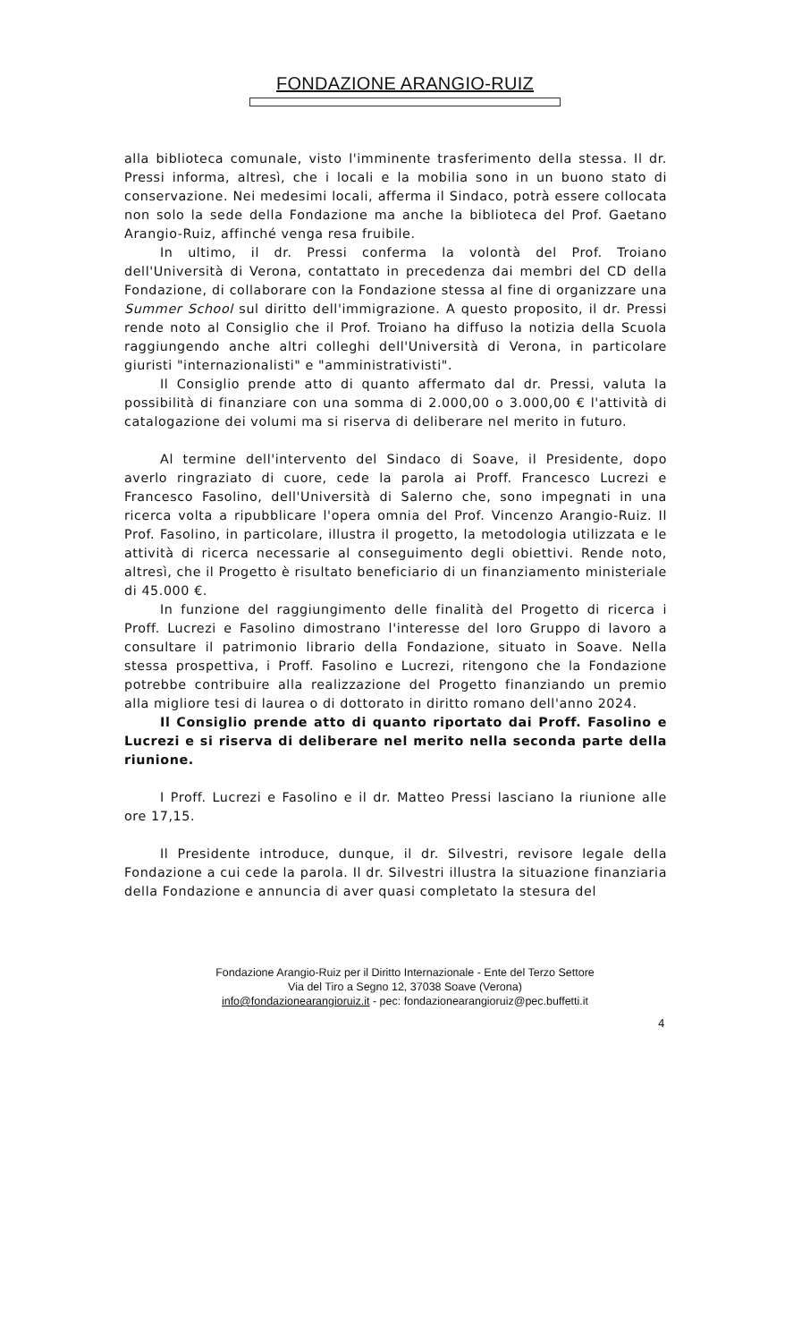FONDAZIONE ARANGIO-RUIZ
alla biblioteca comunale, visto l'imminente trasferimento della stessa. Il dr. Pressi informa, altresì, che i locali e la mobilia sono in un buono stato di conservazione. Nei medesimi locali, afferma il Sindaco, potrà essere collocata non solo la sede della Fondazione ma anche la biblioteca del Prof. Gaetano Arangio-Ruiz, affinché venga resa fruibile.
In ultimo, il dr. Pressi conferma la volontà del Prof. Troiano dell'Università di Verona, contattato in precedenza dai membri del CD della Fondazione, di collaborare con la Fondazione stessa al fine di organizzare una Summer School sul diritto dell'immigrazione. A questo proposito, il dr. Pressi rende noto al Consiglio che il Prof. Troiano ha diffuso la notizia della Scuola raggiungendo anche altri colleghi dell'Università di Verona, in particolare giuristi "internazionalisti" e "amministrativisti".
Il Consiglio prende atto di quanto affermato dal dr. Pressi, valuta la possibilità di finanziare con una somma di 2.000,00 o 3.000,00 € l'attività di catalogazione dei volumi ma si riserva di deliberare nel merito in futuro.
Al termine dell'intervento del Sindaco di Soave, il Presidente, dopo averlo ringraziato di cuore, cede la parola ai Proff. Francesco Lucrezi e Francesco Fasolino, dell'Università di Salerno che, sono impegnati in una ricerca volta a ripubblicare l'opera omnia del Prof. Vincenzo Arangio-Ruiz. Il Prof. Fasolino, in particolare, illustra il progetto, la metodologia utilizzata e le attività di ricerca necessarie al conseguimento degli obiettivi. Rende noto, altresì, che il Progetto è risultato beneficiario di un finanziamento ministeriale di 45.000 €.
In funzione del raggiungimento delle finalità del Progetto di ricerca i Proff. Lucrezi e Fasolino dimostrano l'interesse del loro Gruppo di lavoro a consultare il patrimonio librario della Fondazione, situato in Soave. Nella stessa prospettiva, i Proff. Fasolino e Lucrezi, ritengono che la Fondazione potrebbe contribuire alla realizzazione del Progetto finanziando un premio alla migliore tesi di laurea o di dottorato in diritto romano dell'anno 2024.
Il Consiglio prende atto di quanto riportato dai Proff. Fasolino e Lucrezi e si riserva di deliberare nel merito nella seconda parte della riunione.
I Proff. Lucrezi e Fasolino e il dr. Matteo Pressi lasciano la riunione alle ore 17,15.
Il Presidente introduce, dunque, il dr. Silvestri, revisore legale della Fondazione a cui cede la parola. Il dr. Silvestri illustra la situazione finanziaria della Fondazione e annuncia di aver quasi completato la stesura del
Fondazione Arangio-Ruiz per il Diritto Internazionale - Ente del Terzo Settore
Via del Tiro a Segno 12, 37038 Soave (Verona)
info@fondazionearangioruiz.it - pec: fondazionearangioruiz@pec.buffetti.it
4